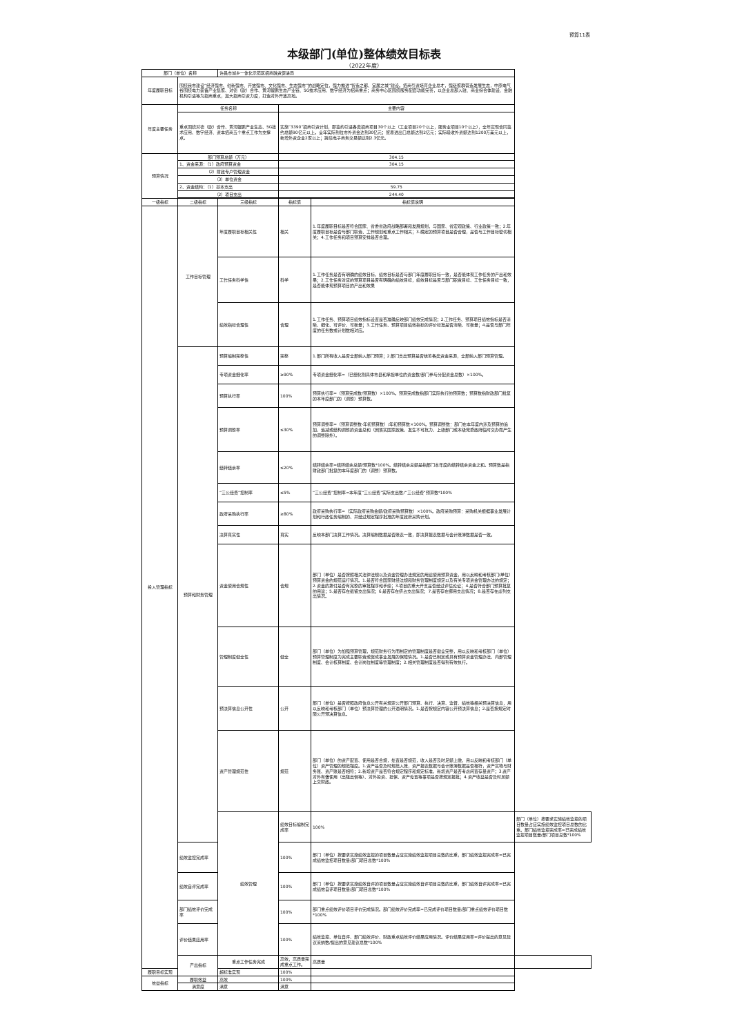预算11表
本级部门(单位)整体绩效目标表
（2022年度）
| 部门（单位）名称 | | 许昌市城乡一体化示范区招商融资促进局 | | | |
| 年度履职目标 | 围绕我市建设“经济强市、创新强市、开放强市、文化强市、生态强市”的战略定位，强力推进“智造之都、宜居之城”建设。招商引资培育企业总才，强链聚群营造发展生态，中原电气谷围绕电力装备产业集聚、对德（欧）合作、黄河鲲鹏生态产业链、5G技术应用、数字经济为招商重点；商务中心区围绕服务配套功能完善，以企业总部入驻、商业综合体建设、金融机构引进等为招商重点，加大招商引资力度，打造对外开放高地。 | | | | |
| 年度主要任务 | 任务名称 | | 主要内容 | | |
| | 重点围绕对德（欧）合作、黄河鲲鹏产业生态、5G技术应用、数字经济、资本招商五个重点工作为支撑点。 | | 实施“3390”招商引资计划，即签约引进各类招商项目30个以上（工业项目20个以上，服务业项目10个以上），全年实现合同签约总额90亿元以上。全年实际到位市外资金达到30亿元；贸易进出口总额达到2亿元；实际吸收外资额达到1200万美元以上，新增外资企业2家以上；跨境电子商务交易额达到2.3亿元。 | | |
| 预算情况 | 部门预算总额（万元） | | 304.15 | | |
| | 1、资金来源：（1）政府预算资金 | | 304.15 | | |
| | （2）财政专户管理资金 | | | | |
| | （3）单位资金 | | | | |
| | 2、资金结构：（1）基本支出 | | 59.75 | | |
| | （2）项目支出 | | 244.40 | | |
| 一级指标 | 二级指标 | 三级指标 | 指标值 | 指标值说明 | |
| 投入管理指标 | 工作目标管理 | 年度履职目标相关性 | 相关 | 1.年度履职目标是否符合国家、省委省政府战略部署和发展规划，与国家、省宏观政策、行业政策一致；2.年度履职目标是否与部门职责、工作规划和重点工作相关；3.确定的预算项目是否合理，是否与工作目标密切相关；4.工作任务和项目预算安排是否合理。 | |
| | | 工作任务科学性 | 科学 | 1.工作任务是否有明确的绩效目标，绩效目标是否与部门年度履职目标一致，是否能体现工作任务的产出和效果；2.工作任务对应的预算项目是否有明确的绩效目标，绩效目标是否与部门职责目标、工作任务目标一致，是否能体现预算项目的产出和效果 | |
| | | 绩效指标合理性 | 合理 | 1.工作任务、预算项目绩效指标设置是否准确反映部门绩效完成情况；2.工作任务、预算项目绩效指标是否清晰、细化、可评价、可衡量；3.工作任务、预算项目绩效指标的评价标准是否清晰、可衡量；4.是否与部门年度的任务数或计划数相对应。 | |
| | 预算和财务管理 | 预算编制完整性 | 完整 | 1.部门所有收入是否全部纳入部门预算；2.部门支出预算是否统筹各类资金来源，全部纳入部门预算管理。 | |
| | | 专项资金细化率 | ≥90% | 专项资金细化率=（已细化到具体市县和承担单位的资金数/部门参与分配资金总数）×100%。 | |
| | | 预算执行率 | 100% | 预算执行率=（预算完成数/预算数）×100%。预算完成数指部门实际执行的预算数；预算数指财政部门批复的本年度部门的（调整）预算数。 | |
| | | 预算调整率 | ≤30% | 预算调整率=（预算调整数-年初预算数）/年初预算数×100%。预算调整数：部门在本年度内涉及预算的追加、追减或结构调整的资金总和（因落实国家政策、发生不可抗力、上级部门或本级党委政府临时交办而产生的调整除外）。 | |
| | | 结转结余率 | ≤20% | 结转结余率=结转结余总额/预算数*100%。结转结余总额是指部门本年度的结转结余资金之和。预算数是指财政部门批复的本年度部门的（调整）预算数。 | |
| | | “三公经费”控制率 | ≤5% | “三公经费”控制率=本年度“三公经费”实际支出数/“三公经费”预算数*100% | |
| | | 政府采购执行率 | ≥80% | 政府采购执行率=（实际政府采购金额/政府采购预算数）×100%。政府采购预算：采购机关根据事业发展计划和行政任务编制的、并经过规定程序批准的年度政府采购计划。 | |
| | | 决算真实性 | 真实 | 反映本部门决算工作情况。决算编制数据是否账表一致，即决算报表数据与会计账簿数据是否一致。 | |
| | | 资金使用合规性 | 合规 | 部门（单位）是否按照相关法律法规以及资金管理办法规定的用途使用预算资金，用以反映和考核部门(单位）预算资金的规范运行情况。1.是否符合国家财经法规和财务管理制度规定以及有关专项资金管理办法的规定；2.资金的拨付是否有完整的审批程序和手续；3.项目的重大开支是否经过评估论证；4.是否符合部门预算批复的用途；5.是否存在截留支出情况；6.是否存在挤占支出情况；7.是否存在挪用支出情况；8.是否存在虚列支出情况。 | |
| | | 管理制度健全性 | 健全 | 部门（单位）为加强预算管理，规范财务行为而制定的管理制度是否健全完整，用以反映和考核部门（单位）预算管理制度为完成主要职责或促成事业发展的保障情况。1.是否已制定或具有预算资金管理办法、内部管理制度、会计核算制度、会计岗位制度等管理制度；2.相关管理制度是否得到有效执行。 | |
| | | 预决算信息公开性 | 公开 | 部门（单位）是否按照政府信息公开有关规定公开部门预算、执行、决算、监督、绩效等相关预决算信息，用以反映和考核部门（单位）预决算管理的公开透明情况。1.是否按规定内容公开预决算信息；2.是否按规定时限公开预决算信息。 | |
| | | 资产管理规范性 | 规范 | 部门（单位）的资产配置、使用是否合规，处置是否规范，收入是否及时足额上缴，用以反映和考核部门（单位）资产管理的规范程度。1.资产是否及时规范入账，资产报表数据与会计账簿数据是否相符，资产实物与财务账、资产账是否相符；2.新增资产是否符合规定程序和规定标准，新增资产是否考虑闲置存量资产；3.资产对外有偿使用（出租出借等）、对外投资、担保、资产处置等事项是否按规定报批；4.资产收益是否及时足额上交财政。 | |
| | | 绩效管理 | 绩效目标编制完成率 | 100% | 部门（单位）按要求实施绩效监控的项目数量占应实施绩效监控项目总数的比重。部门绩效监控完成率=已完成绩效监控项目数量/部门项目总数*100% |
| | 绩效监控完成率 | | 100% | 部门（单位）按要求实施绩效监控的项目数量占应实施绩效监控项目总数的比重，部门绩效监控完成率=已完成绩效监控项目数量/部门项目总数*100% | |
| | 绩效自评完成率 | | 100% | 部门（单位）按要求实施绩效自评的项目数量占应实施绩效自评项目总数的比重，部门绩效自评完成率=已完成绩效自评项目数量/部门项目总数*100% | |
| | 部门绩效评价完成率 | | 100% | 部门重点绩效评价项目评价完成情况。部门绩效评价完成率=已完成评价项目数量/部门重点绩效评价项目数*100% | |
| | 评价结果应用率 | | 100% | 绩效监控、单位自评、部门绩效评价、财政重点绩效评价结果应用情况。评价结果应用率=评价提出的意见建议采纳数/提出的意见建议总数*100% | |
| | 产出指标 | 重点工作任务完成 | 高效，高质量完成重点工作。 | 高质量 | |
| 履职目标实现 | | 超标准实现 | 100% | | |
| 效益指标 | 履职效益 | 高效 | 100% | | |
| | 满意度 | 满意 | 满意 | | |